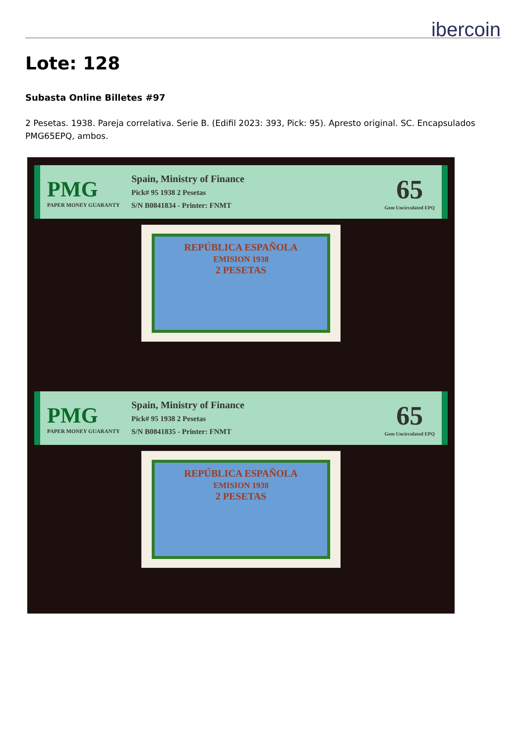ibercoin
Lote: 128
Subasta Online Billetes #97
2 Pesetas. 1938. Pareja correlativa. Serie B. (Edifil 2023: 393, Pick: 95). Apresto original. SC. Encapsulados PMG65EPQ, ambos.
PMG
PAPER MONEY GUARANTY
Spain, Ministry of Finance
Pick# 95 1938 2 Pesetas
S/N B0841834 - Printer: FNMT
65
Gem Uncirculated EPQ
REPÚBLICA ESPAÑOLA
EMISION 1938
2 PESETAS
PMG
PAPER MONEY GUARANTY
Spain, Ministry of Finance
Pick# 95 1938 2 Pesetas
S/N B0841835 - Printer: FNMT
65
Gem Uncirculated EPQ
REPÚBLICA ESPAÑOLA
EMISION 1938
2 PESETAS